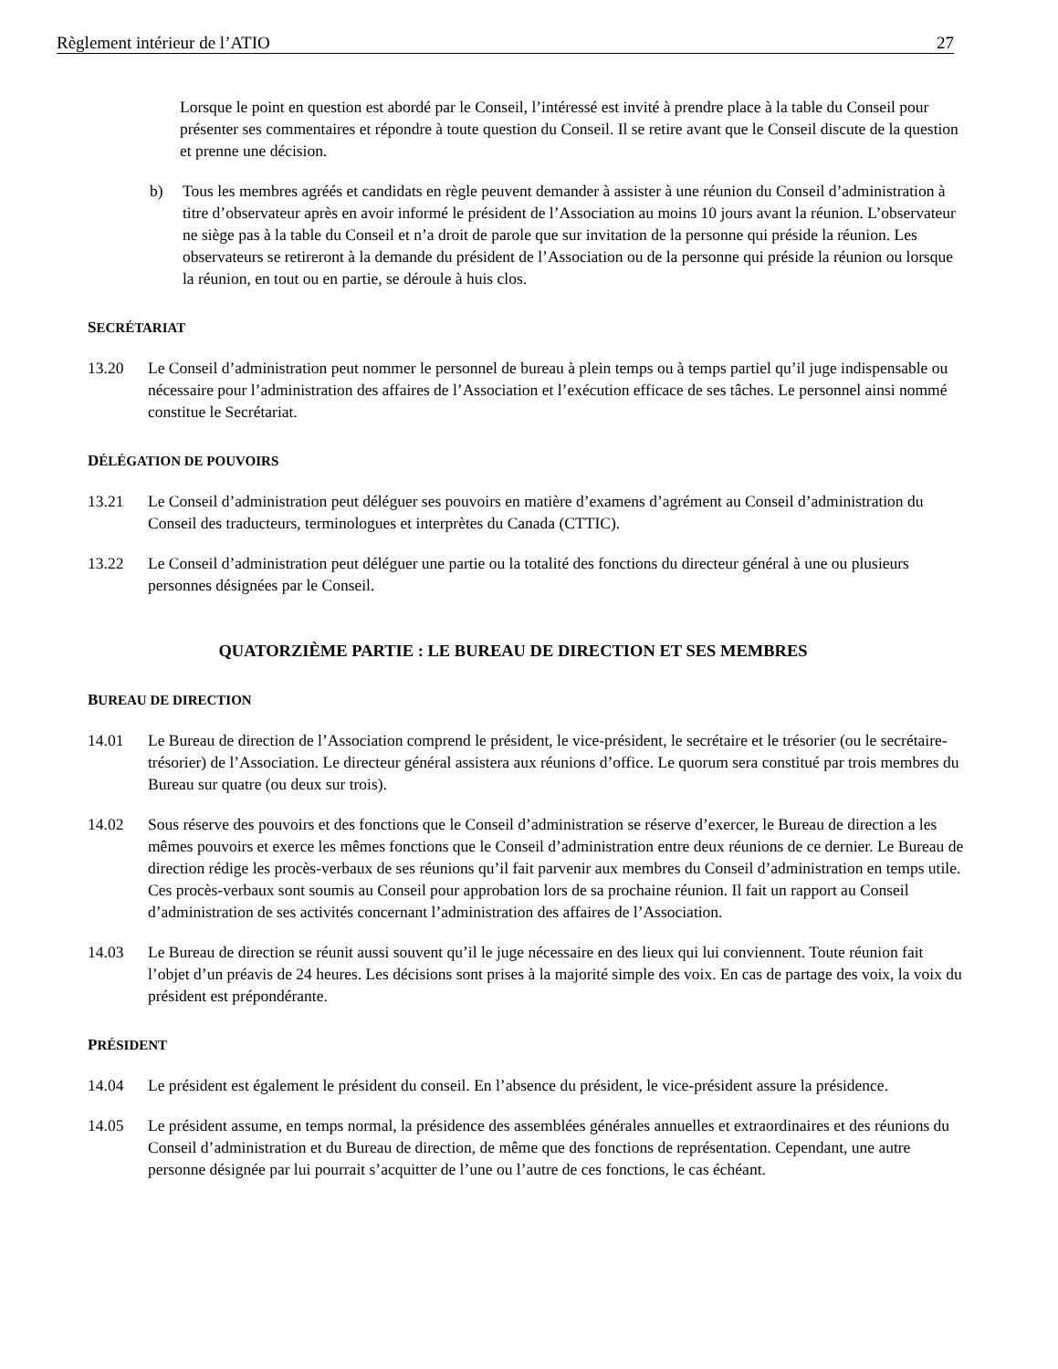Règlement intérieur de l’ATIO 27
Lorsque le point en question est abordé par le Conseil, l’intéressé est invité à prendre place à la table du Conseil pour présenter ses commentaires et répondre à toute question du Conseil. Il se retire avant que le Conseil discute de la question et prenne une décision.
b) Tous les membres agréés et candidats en règle peuvent demander à assister à une réunion du Conseil d’administration à titre d’observateur après en avoir informé le président de l’Association au moins 10 jours avant la réunion. L’observateur ne siège pas à la table du Conseil et n’a droit de parole que sur invitation de la personne qui préside la réunion. Les observateurs se retireront à la demande du président de l’Association ou de la personne qui préside la réunion ou lorsque la réunion, en tout ou en partie, se déroule à huis clos.
SECRÉTARIAT
13.20 Le Conseil d’administration peut nommer le personnel de bureau à plein temps ou à temps partiel qu’il juge indispensable ou nécessaire pour l’administration des affaires de l’Association et l’exécution efficace de ses tâches. Le personnel ainsi nommé constitue le Secrétariat.
DÉLÉGATION DE POUVOIRS
13.21 Le Conseil d’administration peut déléguer ses pouvoirs en matière d’examens d’agrément au Conseil d’administration du Conseil des traducteurs, terminologues et interprètes du Canada (CTTIC).
13.22 Le Conseil d’administration peut déléguer une partie ou la totalité des fonctions du directeur général à une ou plusieurs personnes désignées par le Conseil.
QUATORZIÈME PARTIE : LE BUREAU DE DIRECTION ET SES MEMBRES
BUREAU DE DIRECTION
14.01 Le Bureau de direction de l’Association comprend le président, le vice-président, le secrétaire et le trésorier (ou le secrétaire-trésorier) de l’Association. Le directeur général assistera aux réunions d’office. Le quorum sera constitué par trois membres du Bureau sur quatre (ou deux sur trois).
14.02 Sous réserve des pouvoirs et des fonctions que le Conseil d’administration se réserve d’exercer, le Bureau de direction a les mêmes pouvoirs et exerce les mêmes fonctions que le Conseil d’administration entre deux réunions de ce dernier. Le Bureau de direction rédige les procès-verbaux de ses réunions qu’il fait parvenir aux membres du Conseil d’administration en temps utile. Ces procès-verbaux sont soumis au Conseil pour approbation lors de sa prochaine réunion. Il fait un rapport au Conseil d’administration de ses activités concernant l’administration des affaires de l’Association.
14.03 Le Bureau de direction se réunit aussi souvent qu’il le juge nécessaire en des lieux qui lui conviennent. Toute réunion fait l’objet d’un préavis de 24 heures. Les décisions sont prises à la majorité simple des voix. En cas de partage des voix, la voix du président est prépondérante.
PRÉSIDENT
14.04 Le président est également le président du conseil. En l’absence du président, le vice-président assure la présidence.
14.05 Le président assume, en temps normal, la présidence des assemblées générales annuelles et extraordinaires et des réunions du Conseil d’administration et du Bureau de direction, de même que des fonctions de représentation. Cependant, une autre personne désignée par lui pourrait s’acquitter de l’une ou l’autre de ces fonctions, le cas échéant.